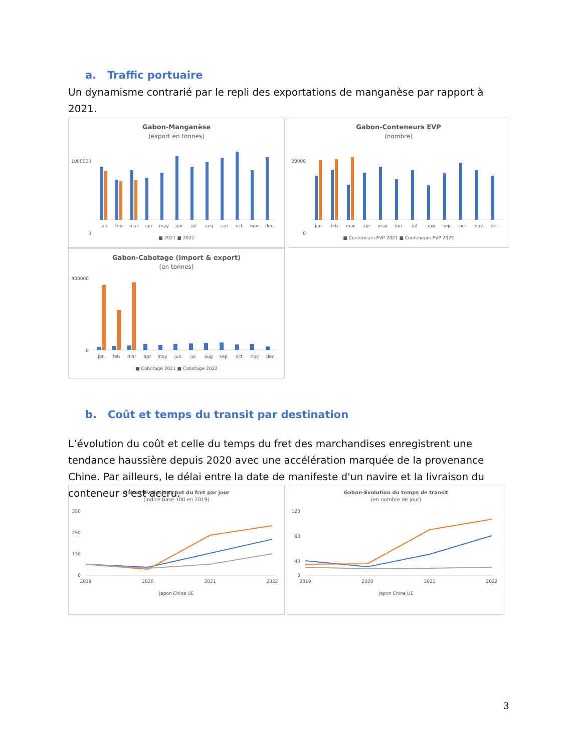a. Traffic portuaire
Un dynamisme contrarié par le repli des exportations de manganèse par rapport à 2021.
Gabon-Manganèse
(export en tonnes)
1000000
0
jan
feb
mar
apr
may
jun
jul
aug
sep
oct
nov
dec
■ 2021 ■ 2022
Gabon-Conteneurs EVP
(nombre)
20000
0
jan
feb
mar
apr
may
jun
jul
aug
sep
oct
nov
dec
■ Conteneurs EVP 2021 ■ Conteneurs EVP 2022
Gabon-Cabotage (Import & export)
(en tonnes)
400000
0
jan
feb
mar
apr
may
jun
jul
aug
sep
oct
nov
dec
■ Cabotage 2021 ■ Cabotage 2022
b. Coût et temps du transit par destination
L’évolution du coût et celle du temps du fret des marchandises enregistrent une tendance haussière depuis 2020 avec une accélération marquée de la provenance Chine. Par ailleurs, le délai entre la date de manifeste d'un navire et la livraison du conteneur s’est accru.
Gabon-Evolution cout du fret par jour
(indice base 100 en 2019)
350
250
150
0
2019
2020
2021
2022
Japon Chine UE
Gabon-Evolution du temps de transit
(en nombre de jour)
120
80
40
0
2019
2020
2021
2022
Japon Chine UE
3